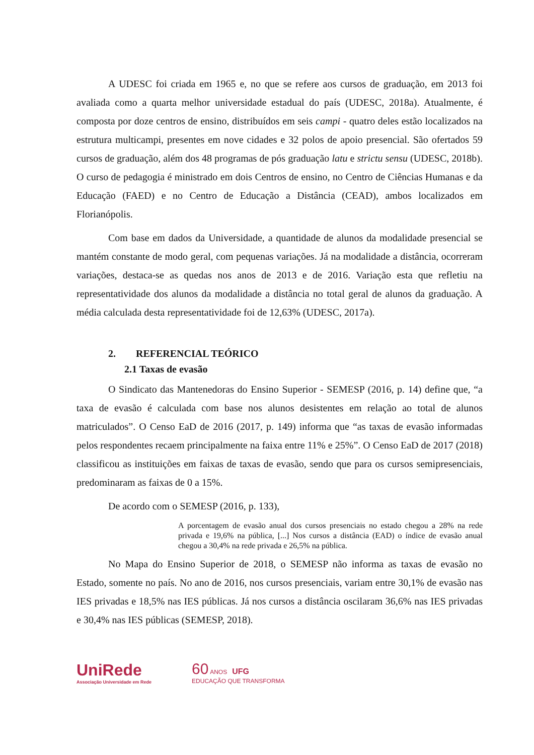A UDESC foi criada em 1965 e, no que se refere aos cursos de graduação, em 2013 foi avaliada como a quarta melhor universidade estadual do país (UDESC, 2018a). Atualmente, é composta por doze centros de ensino, distribuídos em seis campi - quatro deles estão localizados na estrutura multicampi, presentes em nove cidades e 32 polos de apoio presencial. São ofertados 59 cursos de graduação, além dos 48 programas de pós graduação latu e strictu sensu (UDESC, 2018b). O curso de pedagogia é ministrado em dois Centros de ensino, no Centro de Ciências Humanas e da Educação (FAED) e no Centro de Educação a Distância (CEAD), ambos localizados em Florianópolis.
Com base em dados da Universidade, a quantidade de alunos da modalidade presencial se mantém constante de modo geral, com pequenas variações. Já na modalidade a distância, ocorreram variações, destaca-se as quedas nos anos de 2013 e de 2016. Variação esta que refletiu na representatividade dos alunos da modalidade a distância no total geral de alunos da graduação. A média calculada desta representatividade foi de 12,63% (UDESC, 2017a).
2. REFERENCIAL TEÓRICO
2.1 Taxas de evasão
O Sindicato das Mantenedoras do Ensino Superior - SEMESP (2016, p. 14) define que, “a taxa de evasão é calculada com base nos alunos desistentes em relação ao total de alunos matriculados”. O Censo EaD de 2016 (2017, p. 149) informa que “as taxas de evasão informadas pelos respondentes recaem principalmente na faixa entre 11% e 25%”. O Censo EaD de 2017 (2018) classificou as instituições em faixas de taxas de evasão, sendo que para os cursos semipresenciais, predominaram as faixas de 0 a 15%.
De acordo com o SEMESP (2016, p. 133),
A porcentagem de evasão anual dos cursos presenciais no estado chegou a 28% na rede privada e 19,6% na pública, [...] Nos cursos a distância (EAD) o índice de evasão anual chegou a 30,4% na rede privada e 26,5% na pública.
No Mapa do Ensino Superior de 2018, o SEMESP não informa as taxas de evasão no Estado, somente no país. No ano de 2016, nos cursos presenciais, variam entre 30,1% de evasão nas IES privadas e 18,5% nas IES públicas. Já nos cursos a distância oscilaram 36,6% nas IES privadas e 30,4% nas IES públicas (SEMESP, 2018).
UniRede
Associação Universidade em Rede
60 ANOS UFG
EDUCAÇÃO QUE TRANSFORMA